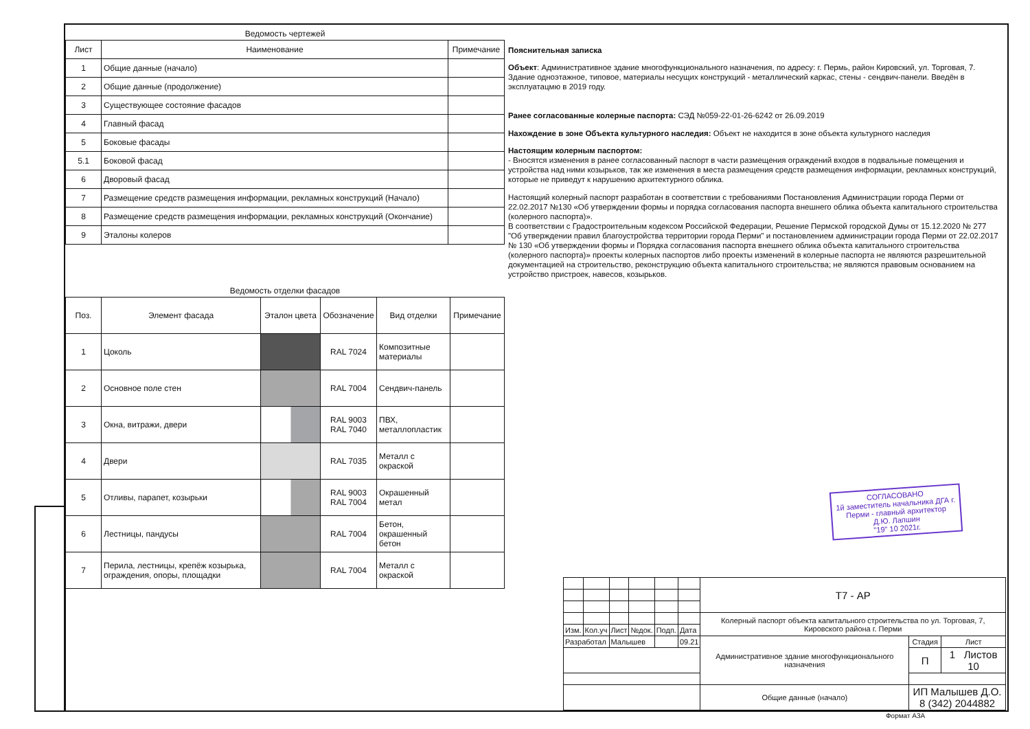Ведомость чертежей
| Лист | Наименование | Примечание |
| --- | --- | --- |
| 1 | Общие данные (начало) | |
| 2 | Общие данные (продолжение) | |
| 3 | Существующее состояние фасадов | |
| 4 | Главный фасад | |
| 5 | Боковые фасады | |
| 5.1 | Боковой фасад | |
| 6 | Дворовый фасад | |
| 7 | Размещение средств размещения информации, рекламных конструкций (Начало) | |
| 8 | Размещение средств размещения информации, рекламных конструкций (Окончание) | |
| 9 | Эталоны колеров | |
Ведомость отделки фасадов
| Поз. | Элемент фасада | Эталон цвета | Обозначение | Вид отделки | Примечание |
| --- | --- | --- | --- | --- | --- |
| 1 | Цоколь | | RAL 7024 | Композитные материалы | |
| 2 | Основное поле стен | | RAL 7004 | Сендвич-панель | |
| 3 | Окна, витражи, двери | | RAL 9003 RAL 7040 | ПВХ, металлопластик | |
| 4 | Двери | | RAL 7035 | Металл с окраской | |
| 5 | Отливы, парапет, козырьки | | RAL 9003 RAL 7004 | Окрашенный метал | |
| 6 | Лестницы, пандусы | | RAL 7004 | Бетон, окрашенный бетон | |
| 7 | Перила, лестницы, крепёж козырька, ограждения, опоры, площадки | | RAL 7004 | Металл с окраской | |
Пояснительная записка
Объект: Административное здание многофункционального назначения, по адресу: г. Пермь, район Кировский, ул. Торговая, 7. Здание одноэтажное, типовое, материалы несущих конструкций - металлический каркас, стены - сендвич-панели. Введён в эксплуатацмю в 2019 году.
Ранее согласованные колерные паспорта: СЭД №059-22-01-26-6242 от 26.09.2019
Нахождение в зоне Объекта культурного наследия: Объект не находится в зоне объекта культурного наследия
Настоящим колерным паспортом:
- Вносятся изменения в ранее согласованный паспорт в части размещения ограждений входов в подвальные помещения и устройства над ними козырьков, так же изменения в места размещения средств размещения информации, рекламных конструкций, которые не приведут к нарушению архитектурного облика.
Настоящий колерный паспорт разработан в соответствии с требованиями Постановления Администрации города Перми от 22.02.2017 №130 «Об утверждении формы и порядка согласования паспорта внешнего облика объекта капитального строительства (колерного паспорта)».
В соответствии с Градостроительным кодексом Российской Федерации, Решение Пермской городской Думы от 15.12.2020 № 277 "Об утверждении правил благоустройства территории города Перми" и постановлением администрации города Перми от 22.02.2017 № 130 «Об утверждении формы и Порядка согласования паспорта внешнего облика объекта капитального строительства (колерного паспорта)» проекты колерных паспортов либо проекты изменений в колерные паспорта не являются разрешительной документацией на строительство, реконструкцию объекта капитального строительства; не являются правовым основанием на устройство пристроек, навесов, козырьков.
СОГЛАСОВАНО
1й заместитель начальника ДГА г. Перми - главный архитектор
Д.Ю. Лапшин
"19" 10 2021г.
| | | | | | | Т7 - АР | | |
| | | | | | | Колерный паспорт объекта капитального строительства по ул. Торговая, 7, Кировского района г. Перми | | |
| Изм. | Кол.уч | Лист | №док. | Подп. | Дата | | | |
| Разработал | | Малышев | | | 09.21 | Административное здание многофункционального назначения | Стадия | Лист |
| | | | | | | | П | 1 Листов 10 |
| | | | | | | Общие данные (начало) | ИП Малышев Д.О. 8 (342) 2044882 | |
Формат А3А